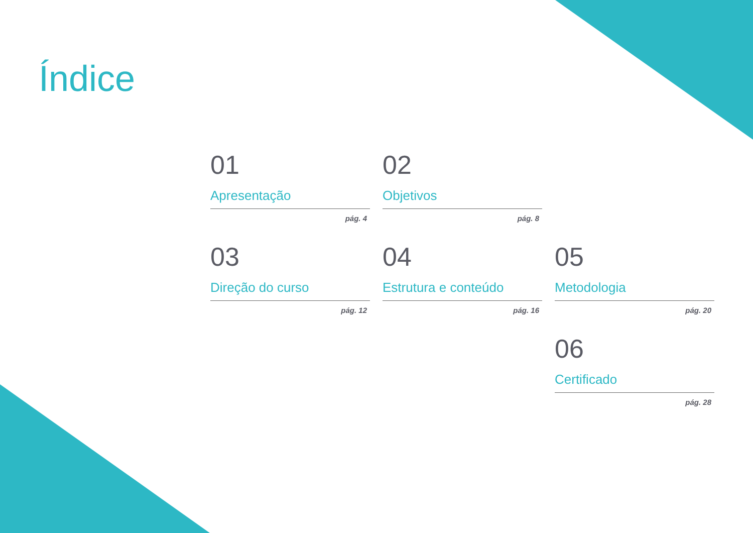Índice
01
Apresentação
pág. 4
02
Objetivos
pág. 8
03
Direção do curso
pág. 12
04
Estrutura e conteúdo
pág. 16
05
Metodologia
pág. 20
06
Certificado
pág. 28